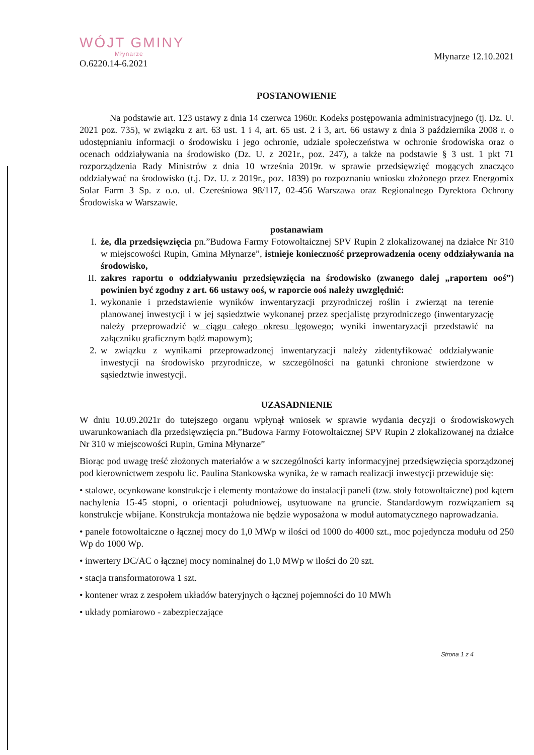WÓJT GMINY
Młynarze
O.6220.14-6.2021
Młynarze 12.10.2021
POSTANOWIENIE
Na podstawie art. 123 ustawy z dnia 14 czerwca 1960r. Kodeks postępowania administracyjnego (tj. Dz. U. 2021 poz. 735), w związku z art. 63 ust. 1 i 4, art. 65 ust. 2 i 3, art. 66 ustawy z dnia 3 października 2008 r. o udostępnianiu informacji o środowisku i jego ochronie, udziale społeczeństwa w ochronie środowiska oraz o ocenach oddziaływania na środowisko (Dz. U. z 2021r., poz. 247), a także na podstawie § 3 ust. 1 pkt 71 rozporządzenia Rady Ministrów z dnia 10 września 2019r. w sprawie przedsięwzięć mogących znacząco oddziaływać na środowisko (t.j. Dz. U. z 2019r., poz. 1839) po rozpoznaniu wniosku złożonego przez Energomix Solar Farm 3 Sp. z o.o. ul. Czereśniowa 98/117, 02-456 Warszawa oraz Regionalnego Dyrektora Ochrony Środowiska w Warszawie.
postanawiam
I. że, dla przedsięwzięcia pn.”Budowa Farmy Fotowoltaicznej SPV Rupin 2 zlokalizowanej na działce Nr 310 w miejscowości Rupin, Gmina Młynarze”, istnieje konieczność przeprowadzenia oceny oddziaływania na środowisko,
II. zakres raportu o oddziaływaniu przedsięwzięcia na środowisko (zwanego dalej „raportem ooś”) powinien być zgodny z art. 66 ustawy ooś, w raporcie ooś należy uwzględnić:
1. wykonanie i przedstawienie wyników inwentaryzacji przyrodniczej roślin i zwierząt na terenie planowanej inwestycji i w jej sąsiedztwie wykonanej przez specjalistę przyrodniczego (inwentaryzację należy przeprowadzić w ciągu całego okresu lęgowego; wyniki inwentaryzacji przedstawić na załączniku graficznym bądź mapowym);
2. w związku z wynikami przeprowadzonej inwentaryzacji należy zidentyfikować oddziaływanie inwestycji na środowisko przyrodnicze, w szczególności na gatunki chronione stwierdzone w sąsiedztwie inwestycji.
UZASADNIENIE
W dniu 10.09.2021r do tutejszego organu wpłynął wniosek w sprawie wydania decyzji o środowiskowych uwarunkowaniach dla przedsięwzięcia pn.”Budowa Farmy Fotowoltaicznej SPV Rupin 2 zlokalizowanej na działce Nr 310 w miejscowości Rupin, Gmina Młynarze”
Biorąc pod uwagę treść złożonych materiałów a w szczególności karty informacyjnej przedsięwzięcia sporządzonej pod kierownictwem zespołu lic. Paulina Stankowska wynika, że w ramach realizacji inwestycji przewiduje się:
• stalowe, ocynkowane konstrukcje i elementy montażowe do instalacji paneli (tzw. stoły fotowoltaiczne) pod kątem nachylenia 15-45 stopni, o orientacji południowej, usytuowane na gruncie. Standardowym rozwiązaniem są konstrukcje wbijane. Konstrukcja montażowa nie będzie wyposażona w moduł automatycznego naprowadzania.
• panele fotowoltaiczne o łącznej mocy do 1,0 MWp w ilości od 1000 do 4000 szt., moc pojedyncza modułu od 250 Wp do 1000 Wp.
• inwertery DC/AC o łącznej mocy nominalnej do 1,0 MWp w ilości do 20 szt.
• stacja transformatorowa 1 szt.
• kontener wraz z zespołem układów bateryjnych o łącznej pojemności do 10 MWh
• układy pomiarowo - zabezpieczające
Strona 1 z 4